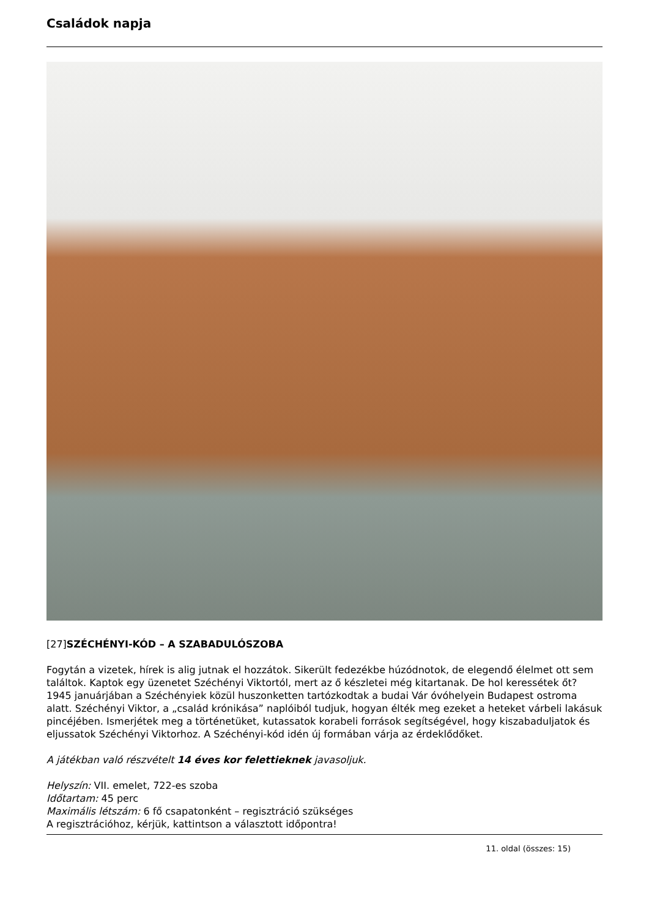Családok napja
[27]SZÉCHÉNYI-KÓD – A SZABADULÓSZOBA
Fogytán a vizetek, hírek is alig jutnak el hozzátok. Sikerült fedezékbe húzódnotok, de elegendő élelmet ott sem találtok. Kaptok egy üzenetet Széchényi Viktortól, mert az ő készletei még kitartanak. De hol keressétek őt?
1945 januárjában a Széchényiek közül huszonketten tartózkodtak a budai Vár óvóhelyein Budapest ostroma alatt. Széchényi Viktor, a „család krónikása” naplóiból tudjuk, hogyan élték meg ezeket a heteket várbeli lakásuk pincéjében. Ismerjétek meg a történetüket, kutassatok korabeli források segítségével, hogy kiszabaduljatok és eljussatok Széchényi Viktorhoz. A Széchényi-kód idén új formában várja az érdeklődőket.
A játékban való részvételt 14 éves kor felettieknek javasoljuk.
Helyszín: VII. emelet, 722-es szoba
Időtartam: 45 perc
Maximális létszám: 6 fő csapatonként – regisztráció szükséges
A regisztrációhoz, kérjük, kattintson a választott időpontra!
11. oldal (összes: 15)